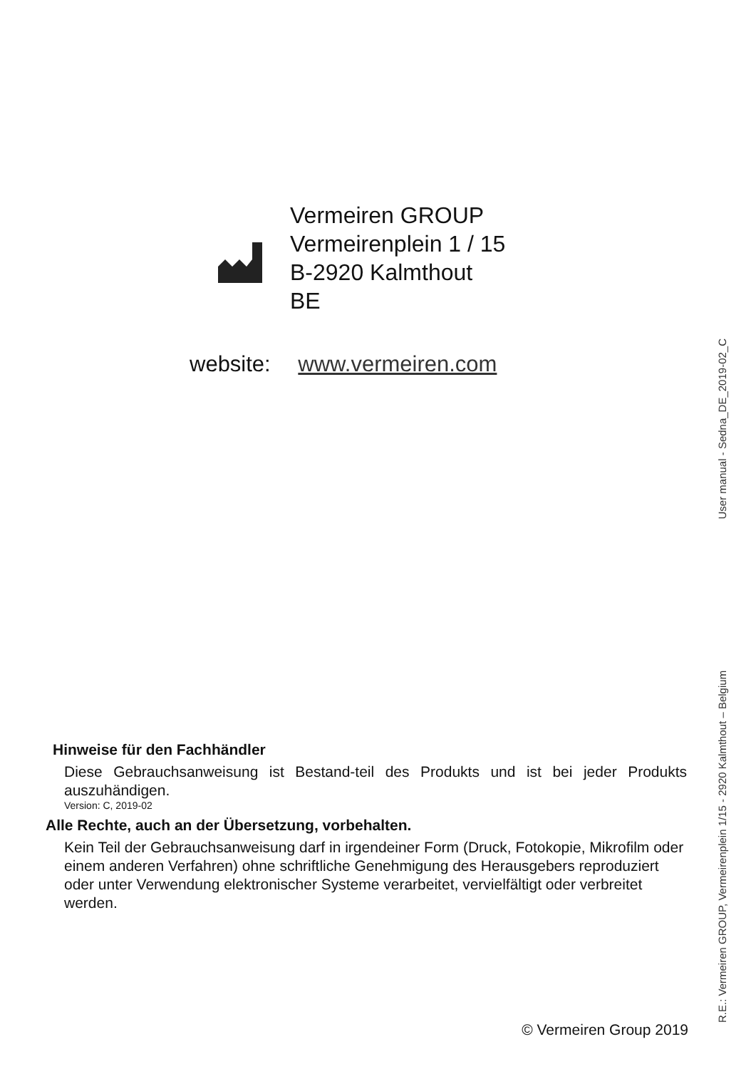Vermeiren GROUP
Vermeirenplein 1 / 15
B-2920 Kalmthout
BE
website: www.vermeiren.com
Hinweise für den Fachhändler
Diese Gebrauchsanweisung ist Bestand-teil des Produkts und ist bei jeder Produkts auszuhändigen.
Version: C, 2019-02
Alle Rechte, auch an der Übersetzung, vorbehalten.
Kein Teil der Gebrauchsanweisung darf in irgendeiner Form (Druck, Fotokopie, Mikrofilm oder einem anderen Verfahren) ohne schriftliche Genehmigung des Herausgebers reproduziert oder unter Verwendung elektronischer Systeme verarbeitet, vervielfältigt oder verbreitet werden.
© Vermeiren Group 2019 R.E.: Vermeiren GROUP, Vermeirenplein 1/15 - 2920 Kalmthout – Belgium User manual - Sedna_DE_2019-02_C